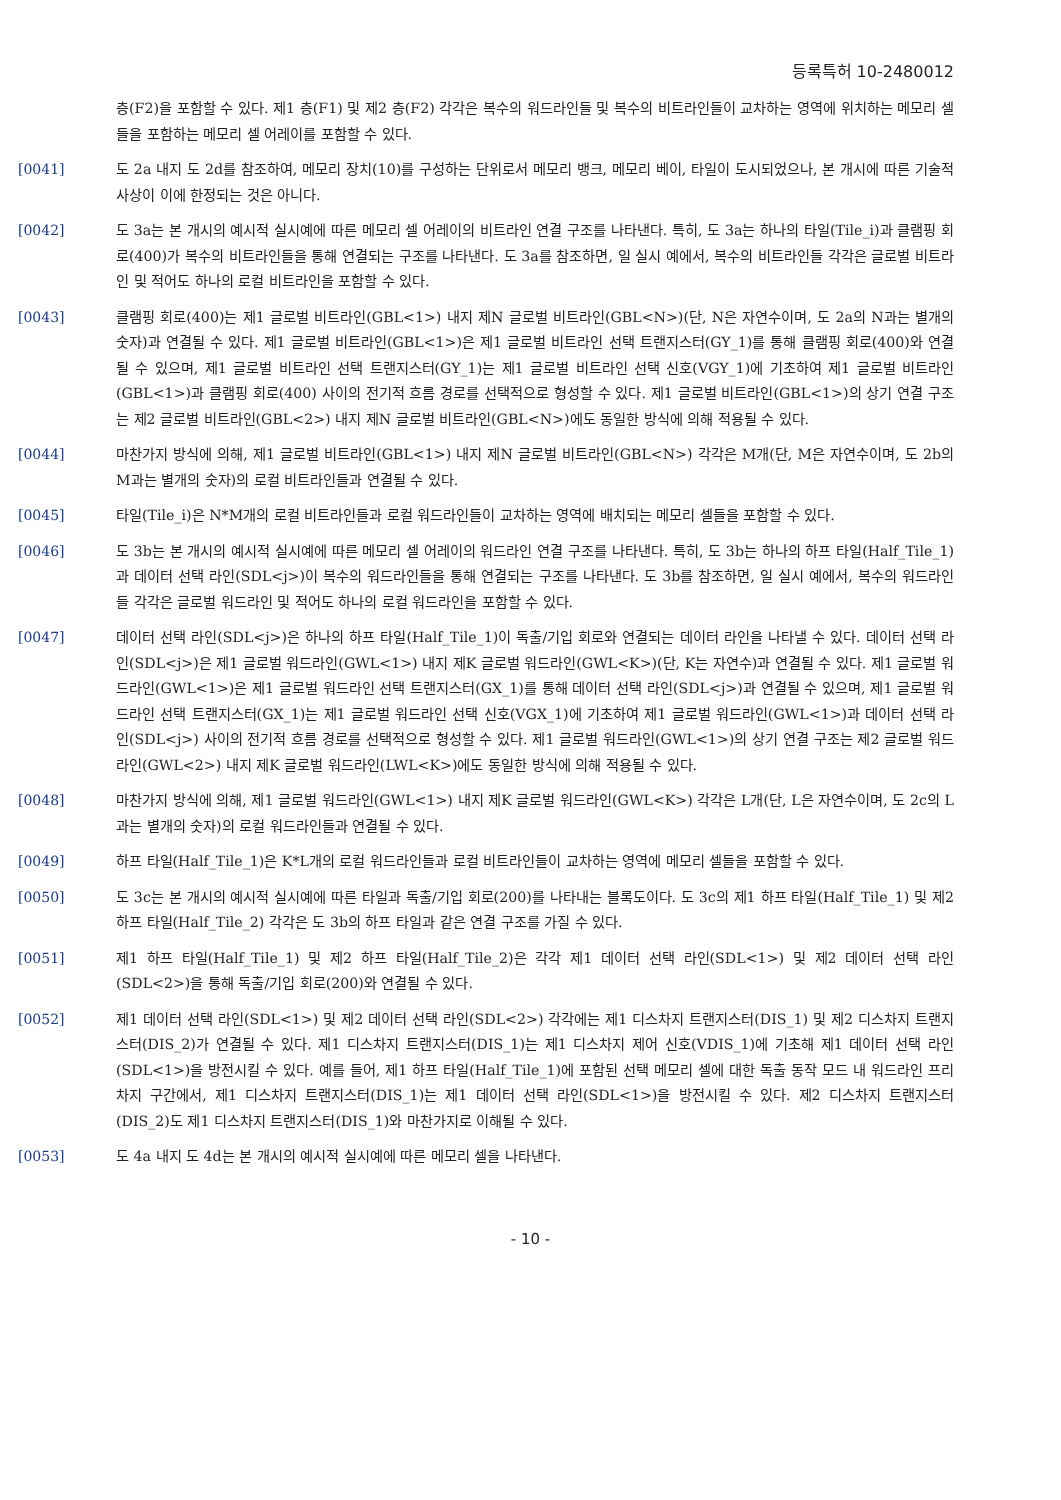등록특허 10-2480012
층(F2)을 포함할 수 있다. 제1 층(F1) 및 제2 층(F2) 각각은 복수의 워드라인들 및 복수의 비트라인들이 교차하는 영역에 위치하는 메모리 셀들을 포함하는 메모리 셀 어레이를 포함할 수 있다.
[0041] 도 2a 내지 도 2d를 참조하여, 메모리 장치(10)를 구성하는 단위로서 메모리 뱅크, 메모리 베이, 타일이 도시되었으나, 본 개시에 따른 기술적 사상이 이에 한정되는 것은 아니다.
[0042] 도 3a는 본 개시의 예시적 실시예에 따른 메모리 셀 어레이의 비트라인 연결 구조를 나타낸다. 특히, 도 3a는 하나의 타일(Tile_i)과 클램핑 회로(400)가 복수의 비트라인들을 통해 연결되는 구조를 나타낸다. 도 3a를 참조하면, 일 실시 예에서, 복수의 비트라인들 각각은 글로벌 비트라인 및 적어도 하나의 로컬 비트라인을 포함할 수 있다.
[0043] 클램핑 회로(400)는 제1 글로벌 비트라인(GBL<1>) 내지 제N 글로벌 비트라인(GBL<N>)(단, N은 자연수이며, 도 2a의 N과는 별개의 숫자)과 연결될 수 있다. 제1 글로벌 비트라인(GBL<1>)은 제1 글로벌 비트라인 선택 트랜지스터(GY_1)를 통해 클램핑 회로(400)와 연결될 수 있으며, 제1 글로벌 비트라인 선택 트랜지스터(GY_1)는 제1 글로벌 비트라인 선택 신호(VGY_1)에 기초하여 제1 글로벌 비트라인(GBL<1>)과 클램핑 회로(400) 사이의 전기적 흐름 경로를 선택적으로 형성할 수 있다. 제1 글로벌 비트라인(GBL<1>)의 상기 연결 구조는 제2 글로벌 비트라인(GBL<2>) 내지 제N 글로벌 비트라인(GBL<N>)에도 동일한 방식에 의해 적용될 수 있다.
[0044] 마찬가지 방식에 의해, 제1 글로벌 비트라인(GBL<1>) 내지 제N 글로벌 비트라인(GBL<N>) 각각은 M개(단, M은 자연수이며, 도 2b의 M과는 별개의 숫자)의 로컬 비트라인들과 연결될 수 있다.
[0045] 타일(Tile_i)은 N*M개의 로컬 비트라인들과 로컬 워드라인들이 교차하는 영역에 배치되는 메모리 셀들을 포함할 수 있다.
[0046] 도 3b는 본 개시의 예시적 실시예에 따른 메모리 셀 어레이의 워드라인 연결 구조를 나타낸다. 특히, 도 3b는 하나의 하프 타일(Half_Tile_1)과 데이터 선택 라인(SDL<j>)이 복수의 워드라인들을 통해 연결되는 구조를 나타낸다. 도 3b를 참조하면, 일 실시 예에서, 복수의 워드라인들 각각은 글로벌 워드라인 및 적어도 하나의 로컬 워드라인을 포함할 수 있다.
[0047] 데이터 선택 라인(SDL<j>)은 하나의 하프 타일(Half_Tile_1)이 독출/기입 회로와 연결되는 데이터 라인을 나타낼 수 있다. 데이터 선택 라인(SDL<j>)은 제1 글로벌 워드라인(GWL<1>) 내지 제K 글로벌 워드라인(GWL<K>)(단, K는 자연수)과 연결될 수 있다. 제1 글로벌 워드라인(GWL<1>)은 제1 글로벌 워드라인 선택 트랜지스터(GX_1)를 통해 데이터 선택 라인(SDL<j>)과 연결될 수 있으며, 제1 글로벌 워드라인 선택 트랜지스터(GX_1)는 제1 글로벌 워드라인 선택 신호(VGX_1)에 기초하여 제1 글로벌 워드라인(GWL<1>)과 데이터 선택 라인(SDL<j>) 사이의 전기적 흐름 경로를 선택적으로 형성할 수 있다. 제1 글로벌 워드라인(GWL<1>)의 상기 연결 구조는 제2 글로벌 워드라인(GWL<2>) 내지 제K 글로벌 워드라인(LWL<K>)에도 동일한 방식에 의해 적용될 수 있다.
[0048] 마찬가지 방식에 의해, 제1 글로벌 워드라인(GWL<1>) 내지 제K 글로벌 워드라인(GWL<K>) 각각은 L개(단, L은 자연수이며, 도 2c의 L과는 별개의 숫자)의 로컬 워드라인들과 연결될 수 있다.
[0049] 하프 타일(Half_Tile_1)은 K*L개의 로컬 워드라인들과 로컬 비트라인들이 교차하는 영역에 메모리 셀들을 포함할 수 있다.
[0050] 도 3c는 본 개시의 예시적 실시예에 따른 타일과 독출/기입 회로(200)를 나타내는 블록도이다. 도 3c의 제1 하프 타일(Half_Tile_1) 및 제2 하프 타일(Half_Tile_2) 각각은 도 3b의 하프 타일과 같은 연결 구조를 가질 수 있다.
[0051] 제1 하프 타일(Half_Tile_1) 및 제2 하프 타일(Half_Tile_2)은 각각 제1 데이터 선택 라인(SDL<1>) 및 제2 데이터 선택 라인(SDL<2>)을 통해 독출/기입 회로(200)와 연결될 수 있다.
[0052] 제1 데이터 선택 라인(SDL<1>) 및 제2 데이터 선택 라인(SDL<2>) 각각에는 제1 디스차지 트랜지스터(DIS_1) 및 제2 디스차지 트랜지스터(DIS_2)가 연결될 수 있다. 제1 디스차지 트랜지스터(DIS_1)는 제1 디스차지 제어 신호(VDIS_1)에 기초해 제1 데이터 선택 라인(SDL<1>)을 방전시킬 수 있다. 예를 들어, 제1 하프 타일(Half_Tile_1)에 포함된 선택 메모리 셀에 대한 독출 동작 모드 내 워드라인 프리차지 구간에서, 제1 디스차지 트랜지스터(DIS_1)는 제1 데이터 선택 라인(SDL<1>)을 방전시킬 수 있다. 제2 디스차지 트랜지스터(DIS_2)도 제1 디스차지 트랜지스터(DIS_1)와 마찬가지로 이해될 수 있다.
[0053] 도 4a 내지 도 4d는 본 개시의 예시적 실시예에 따른 메모리 셀을 나타낸다.
- 10 -